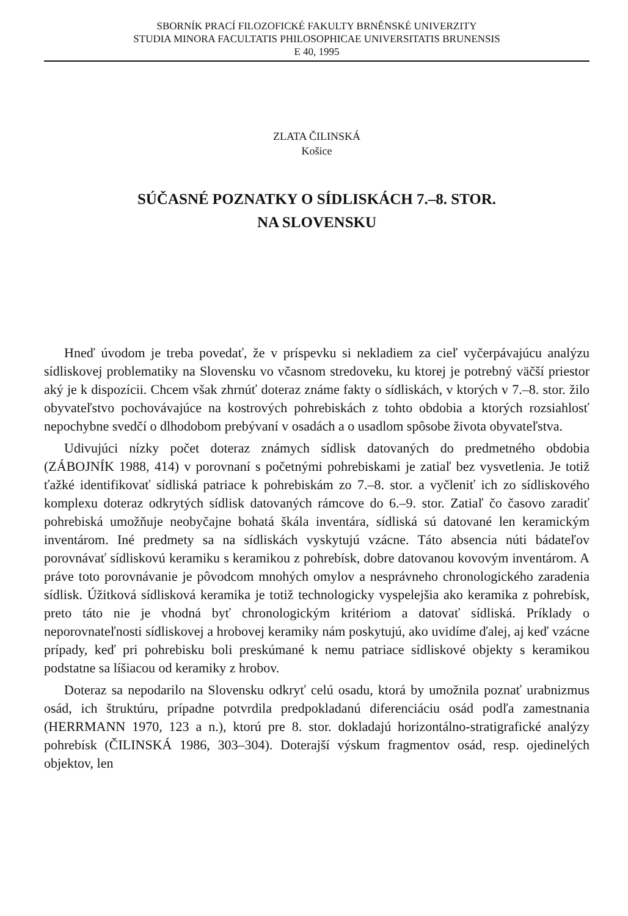SBORNÍK PRACÍ FILOZOFICKÉ FAKULTY BRNĚNSKÉ UNIVERZITY
STUDIA MINORA FACULTATIS PHILOSOPHICAE UNIVERSITATIS BRUNENSIS
E 40, 1995
ZLATA ČILINSKÁ
Košice
SÚČASNÉ POZNATKY O SÍDLISKÁCH 7.–8. STOR.
NA SLOVENSKU
Hneď úvodom je treba povedať, že v príspevku si nekladiem za cieľ vyčerpávajúcu analýzu sídliskovej problematiky na Slovensku vo včasnom stredoveku, ku ktorej je potrebný väčší priestor aký je k dispozícii. Chcem však zhrnúť doteraz známe fakty o sídliskách, v ktorých v 7.–8. stor. žilo obyvateľstvo pochovávajúce na kostrových pohrebiskách z tohto obdobia a ktorých rozsiahlosť nepochybne svedčí o dlhodobom prebývaní v osadách a o usadlom spôsobe života obyvateľstva.
Udivujúci nízky počet doteraz známych sídlisk datovaných do predmetného obdobia (ZÁBOJNÍK 1988, 414) v porovnaní s početnými pohrebiskami je zatiaľ bez vysvetlenia. Je totiž ťažké identifikovať sídliská patriace k pohrebiskám zo 7.–8. stor. a vyčleniť ich zo sídliskového komplexu doteraz odkrytých sídlisk datovaných rámcove do 6.–9. stor. Zatiaľ čo časovo zaradiť pohrebiská umožňuje neobyčajne bohatá škála inventára, sídliská sú datované len keramickým inventárom. Iné predmety sa na sídliskách vyskytujú vzácne. Táto absencia núti bádateľov porovnávať sídliskovú keramiku s keramikou z pohrebísk, dobre datovanou kovovým inventárom. A práve toto porovnávanie je pôvodcom mnohých omylov a nesprávneho chronologického zaradenia sídlisk. Úžitková sídlisková keramika je totiž technologicky vyspelejšia ako keramika z pohrebísk, preto táto nie je vhodná byť chronologickým kritériom a datovať sídliská. Príklady o neporovnateľnosti sídliskovej a hrobovej keramiky nám poskytujú, ako uvidíme ďalej, aj keď vzácne prípady, keď pri pohrebisku boli preskúmané k nemu patriace sídliskové objekty s keramikou podstatne sa líšiacou od keramiky z hrobov.
Doteraz sa nepodarilo na Slovensku odkryť celú osadu, ktorá by umožnila poznať urabnizmus osád, ich štruktúru, prípadne potvrdila predpokladanú diferenciáciu osád podľa zamestnania (HERRMANN 1970, 123 a n.), ktorú pre 8. stor. dokladajú horizontálno-stratigrafické analýzy pohrebísk (ČILINSKÁ 1986, 303–304). Doterajší výskum fragmentov osád, resp. ojedinelých objektov, len